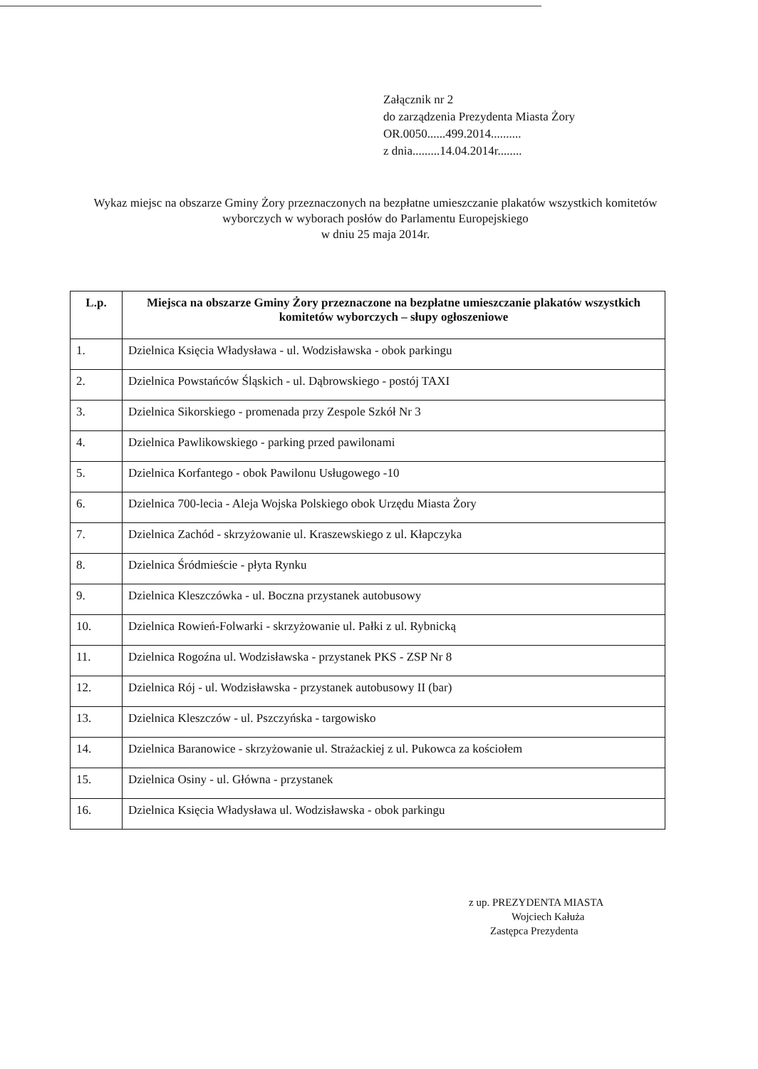Załącznik nr 2
do zarządzenia Prezydenta Miasta Żory
OR.0050......499.2014..........
z dnia.........14.04.2014r........
Wykaz miejsc na obszarze Gminy Żory przeznaczonych na bezpłatne umieszczanie plakatów wszystkich komitetów wyborczych w wyborach posłów do Parlamentu Europejskiego
w dniu 25 maja 2014r.
| L.p. | Miejsca na obszarze Gminy Żory przeznaczone na bezpłatne umieszczanie plakatów wszystkich komitetów wyborczych – słupy ogłoszeniowe |
| --- | --- |
| 1. | Dzielnica Księcia Władysława - ul. Wodzisławska - obok parkingu |
| 2. | Dzielnica Powstańców Śląskich - ul. Dąbrowskiego - postój TAXI |
| 3. | Dzielnica Sikorskiego - promenada przy Zespole Szkół Nr 3 |
| 4. | Dzielnica Pawlikowskiego - parking przed pawilonami |
| 5. | Dzielnica Korfantego - obok Pawilonu Usługowego -10 |
| 6. | Dzielnica 700-lecia - Aleja Wojska Polskiego obok Urzędu Miasta Żory |
| 7. | Dzielnica Zachód - skrzyżowanie ul. Kraszewskiego z ul. Kłapczyka |
| 8. | Dzielnica Śródmieście - płyta Rynku |
| 9. | Dzielnica Kleszczówka - ul. Boczna przystanek autobusowy |
| 10. | Dzielnica Rowień-Folwarki - skrzyżowanie ul. Pałki z ul. Rybnicką |
| 11. | Dzielnica Rogoźna ul. Wodzisławska - przystanek PKS - ZSP Nr 8 |
| 12. | Dzielnica Rój - ul. Wodzisławska - przystanek autobusowy II (bar) |
| 13. | Dzielnica Kleszczów - ul. Pszczyńska - targowisko |
| 14. | Dzielnica Baranowice - skrzyżowanie ul. Strażackiej z ul. Pukowca za kościołem |
| 15. | Dzielnica Osiny - ul. Główna - przystanek |
| 16. | Dzielnica Księcia Władysława ul. Wodzisławska - obok parkingu |
z up. PREZYDENTA MIASTA
Wojciech Kałuża
Zastępca Prezydenta